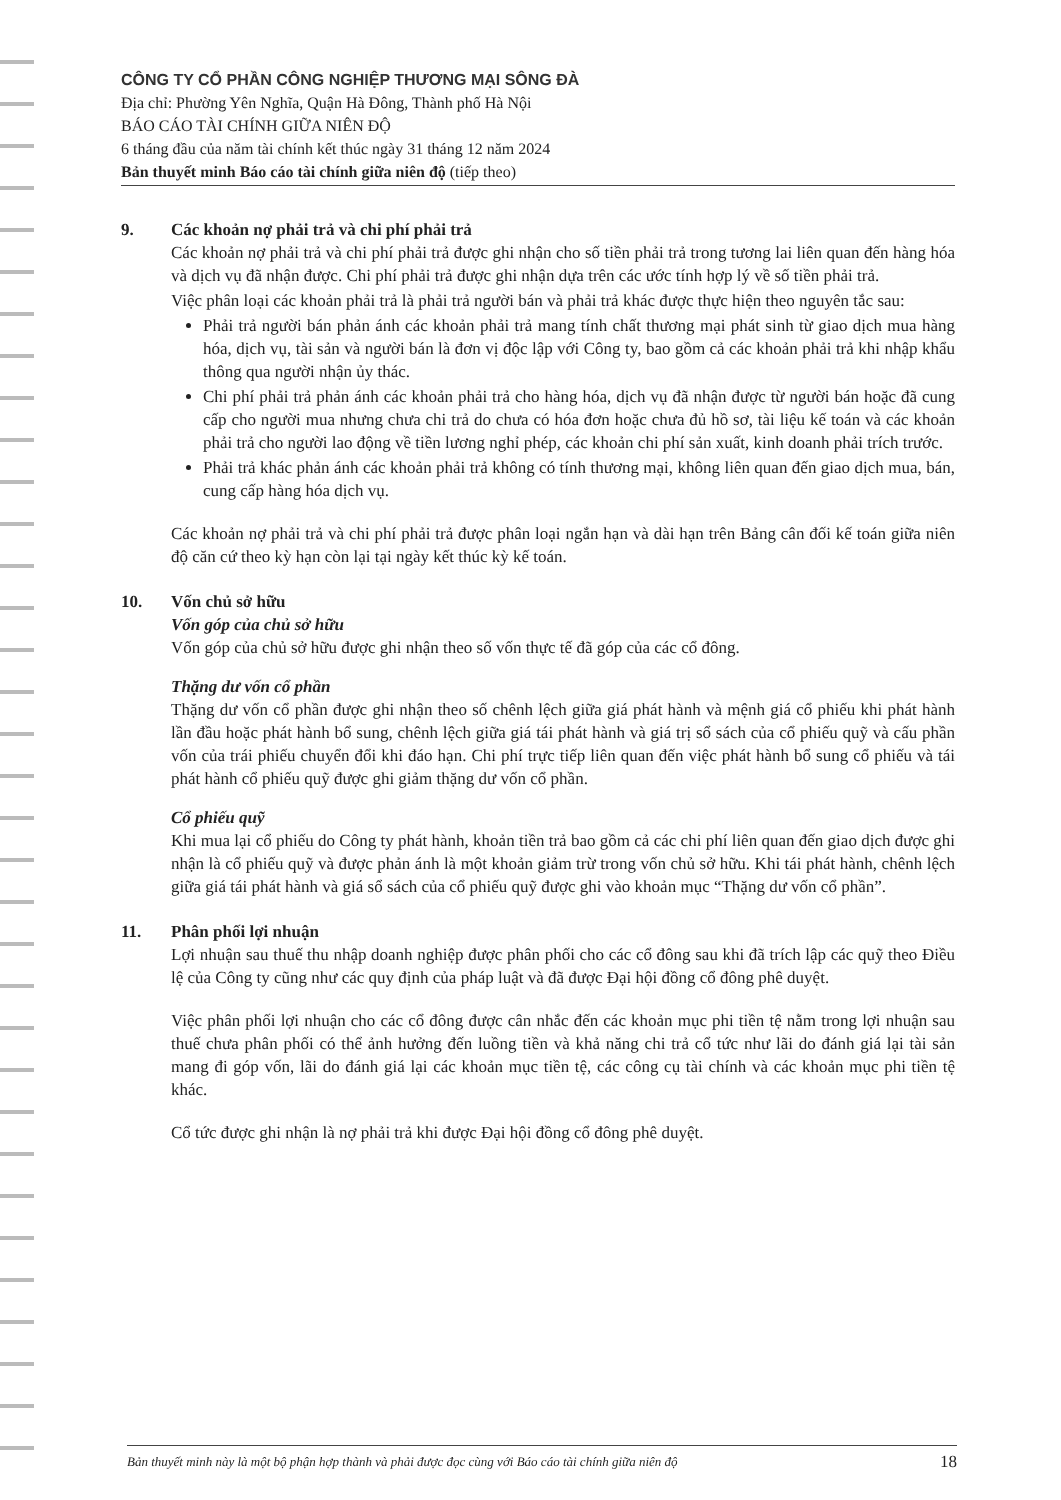CÔNG TY CỔ PHẦN CÔNG NGHIỆP THƯƠNG MẠI SÔNG ĐÀ
Địa chỉ: Phường Yên Nghĩa, Quận Hà Đông, Thành phố Hà Nội
BÁO CÁO TÀI CHÍNH GIỮA NIÊN ĐỘ
6 tháng đầu của năm tài chính kết thúc ngày 31 tháng 12 năm 2024
Bản thuyết minh Báo cáo tài chính giữa niên độ (tiếp theo)
9. Các khoản nợ phải trả và chi phí phải trả
Các khoản nợ phải trả và chi phí phải trả được ghi nhận cho số tiền phải trả trong tương lai liên quan đến hàng hóa và dịch vụ đã nhận được. Chi phí phải trả được ghi nhận dựa trên các ước tính hợp lý về số tiền phải trả.
Việc phân loại các khoản phải trả là phải trả người bán và phải trả khác được thực hiện theo nguyên tắc sau:
Phải trả người bán phản ánh các khoản phải trả mang tính chất thương mại phát sinh từ giao dịch mua hàng hóa, dịch vụ, tài sản và người bán là đơn vị độc lập với Công ty, bao gồm cả các khoản phải trả khi nhập khẩu thông qua người nhận ủy thác.
Chi phí phải trả phản ánh các khoản phải trả cho hàng hóa, dịch vụ đã nhận được từ người bán hoặc đã cung cấp cho người mua nhưng chưa chi trả do chưa có hóa đơn hoặc chưa đủ hồ sơ, tài liệu kế toán và các khoản phải trả cho người lao động về tiền lương nghỉ phép, các khoản chi phí sản xuất, kinh doanh phải trích trước.
Phải trả khác phản ánh các khoản phải trả không có tính thương mại, không liên quan đến giao dịch mua, bán, cung cấp hàng hóa dịch vụ.
Các khoản nợ phải trả và chi phí phải trả được phân loại ngắn hạn và dài hạn trên Bảng cân đối kế toán giữa niên độ căn cứ theo kỳ hạn còn lại tại ngày kết thúc kỳ kế toán.
10. Vốn chủ sở hữu
Vốn góp của chủ sở hữu
Vốn góp của chủ sở hữu được ghi nhận theo số vốn thực tế đã góp của các cổ đông.
Thặng dư vốn cổ phần
Thặng dư vốn cổ phần được ghi nhận theo số chênh lệch giữa giá phát hành và mệnh giá cổ phiếu khi phát hành lần đầu hoặc phát hành bổ sung, chênh lệch giữa giá tái phát hành và giá trị sổ sách của cổ phiếu quỹ và cấu phần vốn của trái phiếu chuyển đổi khi đáo hạn. Chi phí trực tiếp liên quan đến việc phát hành bổ sung cổ phiếu và tái phát hành cổ phiếu quỹ được ghi giảm thặng dư vốn cổ phần.
Cổ phiếu quỹ
Khi mua lại cổ phiếu do Công ty phát hành, khoản tiền trả bao gồm cả các chi phí liên quan đến giao dịch được ghi nhận là cổ phiếu quỹ và được phản ánh là một khoản giảm trừ trong vốn chủ sở hữu. Khi tái phát hành, chênh lệch giữa giá tái phát hành và giá sổ sách của cổ phiếu quỹ được ghi vào khoản mục “Thặng dư vốn cổ phần”.
11. Phân phối lợi nhuận
Lợi nhuận sau thuế thu nhập doanh nghiệp được phân phối cho các cổ đông sau khi đã trích lập các quỹ theo Điều lệ của Công ty cũng như các quy định của pháp luật và đã được Đại hội đồng cổ đông phê duyệt.
Việc phân phối lợi nhuận cho các cổ đông được cân nhắc đến các khoản mục phi tiền tệ nằm trong lợi nhuận sau thuế chưa phân phối có thể ảnh hưởng đến luồng tiền và khả năng chi trả cổ tức như lãi do đánh giá lại tài sản mang đi góp vốn, lãi do đánh giá lại các khoản mục tiền tệ, các công cụ tài chính và các khoản mục phi tiền tệ khác.
Cổ tức được ghi nhận là nợ phải trả khi được Đại hội đồng cổ đông phê duyệt.
Bản thuyết minh này là một bộ phận hợp thành và phải được đọc cùng với Báo cáo tài chính giữa niên độ 18